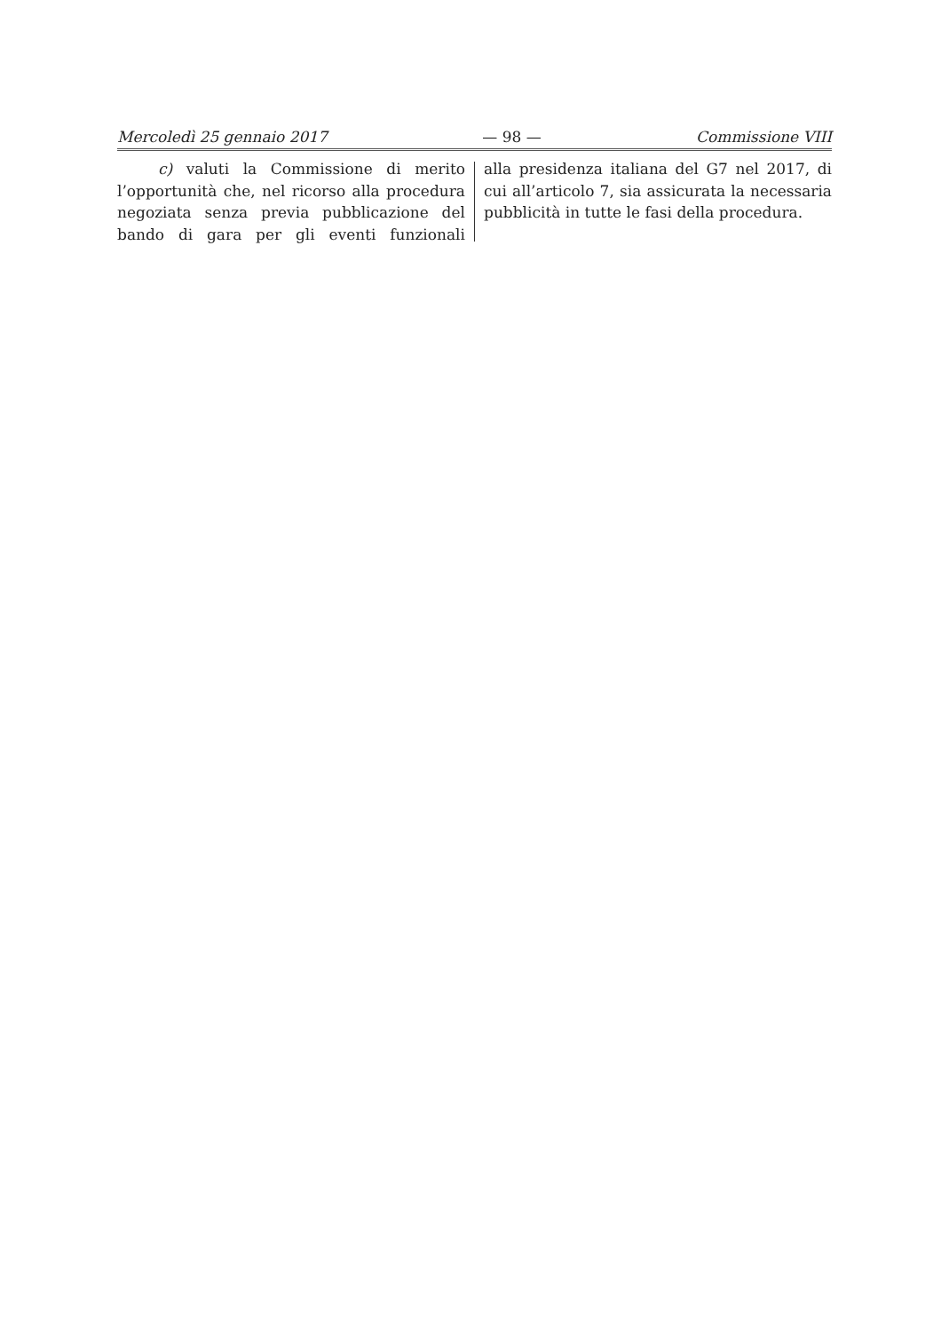Mercoledì 25 gennaio 2017 — 98 — Commissione VIII
c) valuti la Commissione di merito l’opportunità che, nel ricorso alla procedura negoziata senza previa pubblicazione del bando di gara per gli eventi funzionali
alla presidenza italiana del G7 nel 2017, di cui all’articolo 7, sia assicurata la necessaria pubblicità in tutte le fasi della procedura.